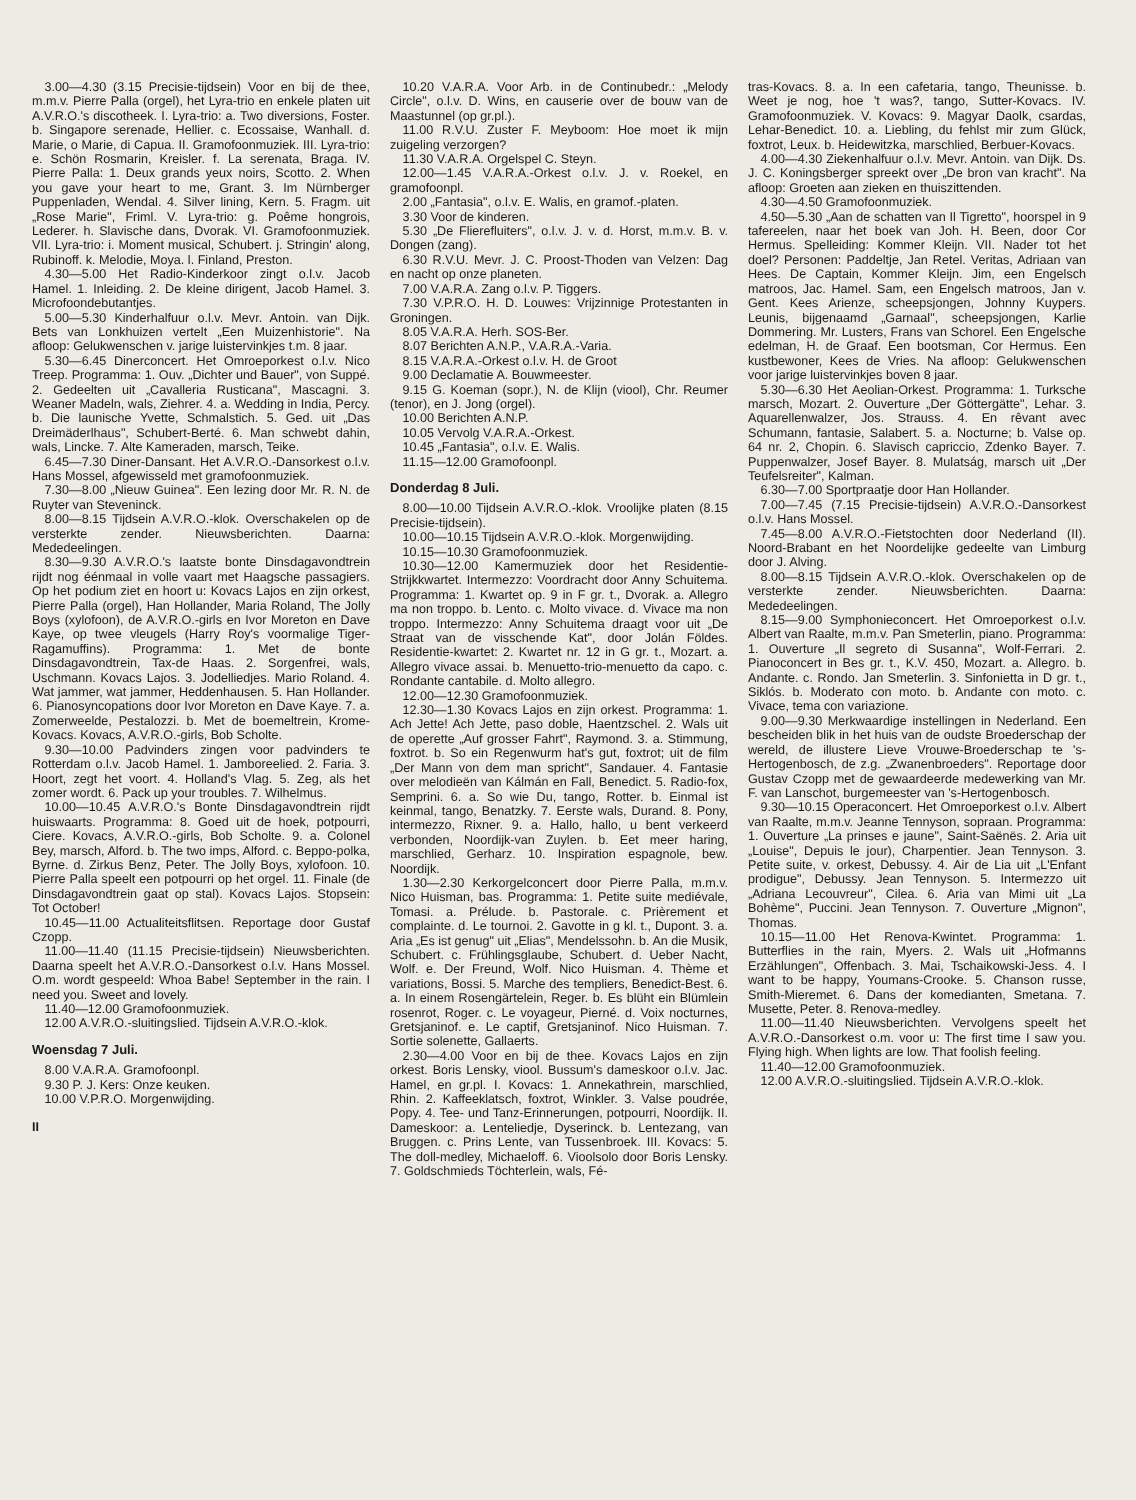3.00—4.30 (3.15 Precisie-tijdsein) Voor en bij de thee, m.m.v. Pierre Palla (orgel), het Lyra-trio en enkele platen uit A.V.R.O.'s discotheek. I. Lyra-trio: a. Two diversions, Foster. b. Singapore serenade, Hellier. c. Ecossaise, Wanhall. d. Marie, o Marie, di Capua. II. Gramofoonmuziek. III. Lyra-trio: e. Schön Rosmarin, Kreisler. f. La serenata, Braga. IV. Pierre Palla: 1. Deux grands yeux noirs, Scotto. 2. When you gave your heart to me, Grant. 3. Im Nürnberger Puppenladen, Wendal. 4. Silver lining, Kern. 5. Fragm. uit „Rose Marie", Friml. V. Lyra-trio: g. Poême hongrois, Lederer. h. Slavische dans, Dvorak. VI. Gramofoonmuziek. VII. Lyra-trio: i. Moment musical, Schubert. j. Stringin' along, Rubinoff. k. Melodie, Moya. l. Finland, Preston.
4.30—5.00 Het Radio-Kinderkoor zingt o.l.v. Jacob Hamel. 1. Inleiding. 2. De kleine dirigent, Jacob Hamel. 3. Microfoondebutantjes.
5.00—5.30 Kinderhalfuur o.l.v. Mevr. Antoin. van Dijk. Bets van Lonkhuizen vertelt „Een Muizenhistorie". Na afloop: Gelukwenschen v. jarige luistervinkjes t.m. 8 jaar.
5.30—6.45 Dinerconcert. Het Omroeporkest o.l.v. Nico Treep. Programma: 1. Ouv. „Dichter und Bauer", von Suppé. 2. Gedeelten uit „Cavalleria Rusticana", Mascagni. 3. Weaner Madeln, wals, Ziehrer. 4. a. Wedding in India, Percy. b. Die launische Yvette, Schmalstich. 5. Ged. uit „Das Dreimäderlhaus", Schubert-Berté. 6. Man schwebt dahin, wals, Lincke. 7. Alte Kameraden, marsch, Teike.
6.45—7.30 Diner-Dansant. Het A.V.R.O.-Dansorkest o.l.v. Hans Mossel, afgewisseld met gramofoonmuziek.
7.30—8.00 „Nieuw Guinea". Een lezing door Mr. R. N. de Ruyter van Steveninck.
8.00—8.15 Tijdsein A.V.R.O.-klok. Overschakelen op de versterkte zender. Nieuwsberichten. Daarna: Mededeelingen.
8.30—9.30 A.V.R.O.'s laatste bonte Dinsdagavondtrein rijdt nog éénmaal in volle vaart met Haagsche passagiers. Op het podium ziet en hoort u: Kovacs Lajos en zijn orkest, Pierre Palla (orgel), Han Hollander, Maria Roland, The Jolly Boys (xylofoon), de A.V.R.O.-girls en Ivor Moreton en Dave Kaye, op twee vleugels (Harry Roy's voormalige Tiger-Ragamuffins). Programma: 1. Met de bonte Dinsdagavondtrein, Tax-de Haas. 2. Sorgenfrei, wals, Uschmann. Kovacs Lajos. 3. Jodelliedjes. Mario Roland. 4. Wat jammer, wat jammer, Heddenhausen. 5. Han Hollander. 6. Pianosyncopations door Ivor Moreton en Dave Kaye. 7. a. Zomerweelde, Pestalozzi. b. Met de boemeltrein, Krome-Kovacs. Kovacs, A.V.R.O.-girls, Bob Scholte.
9.30—10.00 Padvinders zingen voor padvinders te Rotterdam o.l.v. Jacob Hamel. 1. Jamboreelied. 2. Faria. 3. Hoort, zegt het voort. 4. Holland's Vlag. 5. Zeg, als het zomer wordt. 6. Pack up your troubles. 7. Wilhelmus.
10.00—10.45 A.V.R.O.'s Bonte Dinsdagavondtrein rijdt huiswaarts. Programma: 8. Goed uit de hoek, potpourri, Ciere. Kovacs, A.V.R.O.-girls, Bob Scholte. 9. a. Colonel Bey, marsch, Alford. b. The two imps, Alford. c. Beppo-polka, Byrne. d. Zirkus Benz, Peter. The Jolly Boys, xylofoon. 10. Pierre Palla speelt een potpourri op het orgel. 11. Finale (de Dinsdagavondtrein gaat op stal). Kovacs Lajos. Stopsein: Tot October!
10.45—11.00 Actualiteitsflitsen. Reportage door Gustaf Czopp.
11.00—11.40 (11.15 Precisie-tijdsein) Nieuwsberichten. Daarna speelt het A.V.R.O.-Dansorkest o.l.v. Hans Mossel. O.m. wordt gespeeld: Whoa Babe! September in the rain. I need you. Sweet and lovely.
11.40—12.00 Gramofoonmuziek.
12.00 A.V.R.O.-sluitingslied. Tijdsein A.V.R.O.-klok.
Woensdag 7 Juli.
8.00 V.A.R.A. Gramofoonpl.
9.30 P. J. Kers: Onze keuken.
10.00 V.P.R.O. Morgenwijding.
II
10.20 V.A.R.A. Voor Arb. in de Continubedr.: „Melody Circle", o.l.v. D. Wins, en causerie over de bouw van de Maastunnel (op gr.pl.).
11.00 R.V.U. Zuster F. Meyboom: Hoe moet ik mijn zuigeling verzorgen?
11.30 V.A.R.A. Orgelspel C. Steyn.
12.00—1.45 V.A.R.A.-Orkest o.l.v. J. v. Roekel, en gramofoonpl.
2.00 „Fantasia", o.l.v. E. Walis, en gramof.-platen.
3.30 Voor de kinderen.
5.30 „De Flierefluiters", o.l.v. J. v. d. Horst, m.m.v. B. v. Dongen (zang).
6.30 R.V.U. Mevr. J. C. Proost-Thoden van Velzen: Dag en nacht op onze planeten.
7.00 V.A.R.A. Zang o.l.v. P. Tiggers.
7.30 V.P.R.O. H. D. Louwes: Vrijzinnige Protestanten in Groningen.
8.05 V.A.R.A. Herh. SOS-Ber.
8.07 Berichten A.N.P., V.A.R.A.-Varia.
8.15 V.A.R.A.-Orkest o.l.v. H. de Groot
9.00 Declamatie A. Bouwmeester.
9.15 G. Koeman (sopr.), N. de Klijn (viool), Chr. Reumer (tenor), en J. Jong (orgel).
10.00 Berichten A.N.P.
10.05 Vervolg V.A.R.A.-Orkest.
10.45 „Fantasia", o.l.v. E. Walis.
11.15—12.00 Gramofoonpl.
Donderdag 8 Juli.
8.00—10.00 Tijdsein A.V.R.O.-klok. Vroolijke platen (8.15 Precisie-tijdsein).
10.00—10.15 Tijdsein A.V.R.O.-klok. Morgenwijding.
10.15—10.30 Gramofoonmuziek.
10.30—12.00 Kamermuziek door het Residentie-Strijkkwartet. Intermezzo: Voordracht door Anny Schuitema. Programma: 1. Kwartet op. 9 in F gr. t., Dvorak. a. Allegro ma non troppo. b. Lento. c. Molto vivace. d. Vivace ma non troppo. Intermezzo: Anny Schuitema draagt voor uit „De Straat van de visschende Kat", door Jolán Földes. Residentie-kwartet: 2. Kwartet nr. 12 in G gr. t., Mozart. a. Allegro vivace assai. b. Menuetto-trio-menuetto da capo. c. Rondante cantabile. d. Molto allegro.
12.00—12.30 Gramofoonmuziek.
12.30—1.30 Kovacs Lajos en zijn orkest. Programma: 1. Ach Jette! Ach Jette, paso doble, Haentzschel. 2. Wals uit de operette „Auf grosser Fahrt", Raymond. 3. a. Stimmung, foxtrot. b. So ein Regenwurm hat's gut, foxtrot; uit de film „Der Mann von dem man spricht", Sandauer. 4. Fantasie over melodieën van Kálmán en Fall, Benedict. 5. Radio-fox, Semprini. 6. a. So wie Du, tango, Rotter. b. Einmal ist keinmal, tango, Benatzky. 7. Eerste wals, Durand. 8. Pony, intermezzo, Rixner. 9. a. Hallo, hallo, u bent verkeerd verbonden, Noordijk-van Zuylen. b. Eet meer haring, marschlied, Gerharz. 10. Inspiration espagnole, bew. Noordijk.
1.30—2.30 Kerkorgelconcert door Pierre Palla, m.m.v. Nico Huisman, bas. Programma: 1. Petite suite mediévale, Tomasi. a. Prélude. b. Pastorale. c. Prièrement et complainte. d. Le tournoi. 2. Gavotte in g kl. t., Dupont. 3. a. Aria „Es ist genug" uit „Elias", Mendelssohn. b. An die Musik, Schubert. c. Frühlingsglaube, Schubert. d. Ueber Nacht, Wolf. e. Der Freund, Wolf. Nico Huisman. 4. Thème et variations, Bossi. 5. Marche des templiers, Benedict-Best. 6. a. In einem Rosengärtelein, Reger. b. Es blüht ein Blümlein rosenrot, Roger. c. Le voyageur, Pierné. d. Voix nocturnes, Gretsjaninof. e. Le captif, Gretsjaninof. Nico Huisman. 7. Sortie solenette, Gallaerts.
2.30—4.00 Voor en bij de thee. Kovacs Lajos en zijn orkest. Boris Lensky, viool. Bussum's dameskoor o.l.v. Jac. Hamel, en gr.pl. I. Kovacs: 1. Annekathrein, marschlied, Rhin. 2. Kaffeeklatsch, foxtrot, Winkler. 3. Valse poudrée, Popy. 4. Tee- und Tanz-Erinnerungen, potpourri, Noordijk. II. Dameskoor: a. Lenteliedje, Dyserinck. b. Lentezang, van Bruggen. c. Prins Lente, van Tussenbroek. III. Kovacs: 5. The doll-medley, Michaeloff. 6. Vioolsolo door Boris Lensky. 7. Goldschmieds Töchterlein, wals, Fé-
tras-Kovacs. 8. a. In een cafetaria, tango, Theunisse. b. Weet je nog, hoe 't was?, tango, Sutter-Kovacs. IV. Gramofoonmuziek. V. Kovacs: 9. Magyar Daolk, csardas, Lehar-Benedict. 10. a. Liebling, du fehlst mir zum Glück, foxtrot, Leux. b. Heidewitzka, marschlied, Berbuer-Kovacs.
4.00—4.30 Ziekenhalfuur o.l.v. Mevr. Antoin. van Dijk. Ds. J. C. Koningsberger spreekt over „De bron van kracht". Na afloop: Groeten aan zieken en thuiszittenden.
4.30—4.50 Gramofoonmuziek.
4.50—5.30 „Aan de schatten van Il Tigretto", hoorspel in 9 tafereelen, naar het boek van Joh. H. Been, door Cor Hermus. Spelleiding: Kommer Kleijn. VII. Nader tot het doel? Personen: Paddeltje, Jan Retel. Veritas, Adriaan van Hees. De Captain, Kommer Kleijn. Jim, een Engelsch matroos, Jac. Hamel. Sam, een Engelsch matroos, Jan v. Gent. Kees Arienze, scheepsjongen, Johnny Kuypers. Leunis, bijgenaamd „Garnaal", scheepsjongen, Karlie Dommering. Mr. Lusters, Frans van Schorel. Een Engelsche edelman, H. de Graaf. Een bootsman, Cor Hermus. Een kustbewoner, Kees de Vries. Na afloop: Gelukwenschen voor jarige luistervinkjes boven 8 jaar.
5.30—6.30 Het Aeolian-Orkest. Programma: 1. Turksche marsch, Mozart. 2. Ouverture „Der Göttergätte", Lehar. 3. Aquarellenwalzer, Jos. Strauss. 4. En rêvant avec Schumann, fantasie, Salabert. 5. a. Nocturne; b. Valse op. 64 nr. 2, Chopin. 6. Slavisch capriccio, Zdenko Bayer. 7. Puppenwalzer, Josef Bayer. 8. Mulatság, marsch uit „Der Teufelsreiter", Kalman.
6.30—7.00 Sportpraatje door Han Hollander.
7.00—7.45 (7.15 Precisie-tijdsein) A.V.R.O.-Dansorkest o.l.v. Hans Mossel.
7.45—8.00 A.V.R.O.-Fietstochten door Nederland (II). Noord-Brabant en het Noordelijke gedeelte van Limburg door J. Alving.
8.00—8.15 Tijdsein A.V.R.O.-klok. Overschakelen op de versterkte zender. Nieuwsberichten. Daarna: Mededeelingen.
8.15—9.00 Symphonieconcert. Het Omroeporkest o.l.v. Albert van Raalte, m.m.v. Pan Smeterlin, piano. Programma: 1. Ouverture „Il segreto di Susanna", Wolf-Ferrari. 2. Pianoconcert in Bes gr. t., K.V. 450, Mozart. a. Allegro. b. Andante. c. Rondo. Jan Smeterlin. 3. Sinfonietta in D gr. t., Siklós. b. Moderato con moto. b. Andante con moto. c. Vivace, tema con variazione.
9.00—9.30 Merkwaardige instellingen in Nederland. Een bescheiden blik in het huis van de oudste Broederschap der wereld, de illustere Lieve Vrouwe-Broederschap te 's-Hertogenbosch, de z.g. „Zwanenbroeders". Reportage door Gustav Czopp met de gewaardeerde medewerking van Mr. F. van Lanschot, burgemeester van 's-Hertogenbosch.
9.30—10.15 Operaconcert. Het Omroeporkest o.l.v. Albert van Raalte, m.m.v. Jeanne Tennyson, sopraan. Programma: 1. Ouverture „La prinses e jaune", Saint-Saënës. 2. Aria uit „Louise", Depuis le jour), Charpentier. Jean Tennyson. 3. Petite suite, v. orkest, Debussy. 4. Air de Lia uit „L'Enfant prodigue", Debussy. Jean Tennyson. 5. Intermezzo uit „Adriana Lecouvreur", Cilea. 6. Aria van Mimi uit „La Bohème", Puccini. Jean Tennyson. 7. Ouverture „Mignon", Thomas.
10.15—11.00 Het Renova-Kwintet. Programma: 1. Butterflies in the rain, Myers. 2. Wals uit „Hofmanns Erzählungen", Offenbach. 3. Mai, Tschaikowski-Jess. 4. I want to be happy, Youmans-Crooke. 5. Chanson russe, Smith-Mieremet. 6. Dans der komedianten, Smetana. 7. Musette, Peter. 8. Renova-medley.
11.00—11.40 Nieuwsberichten. Vervolgens speelt het A.V.R.O.-Dansorkest o.m. voor u: The first time I saw you. Flying high. When lights are low. That foolish feeling.
11.40—12.00 Gramofoonmuziek.
12.00 A.V.R.O.-sluitingslied. Tijdsein A.V.R.O.-klok.